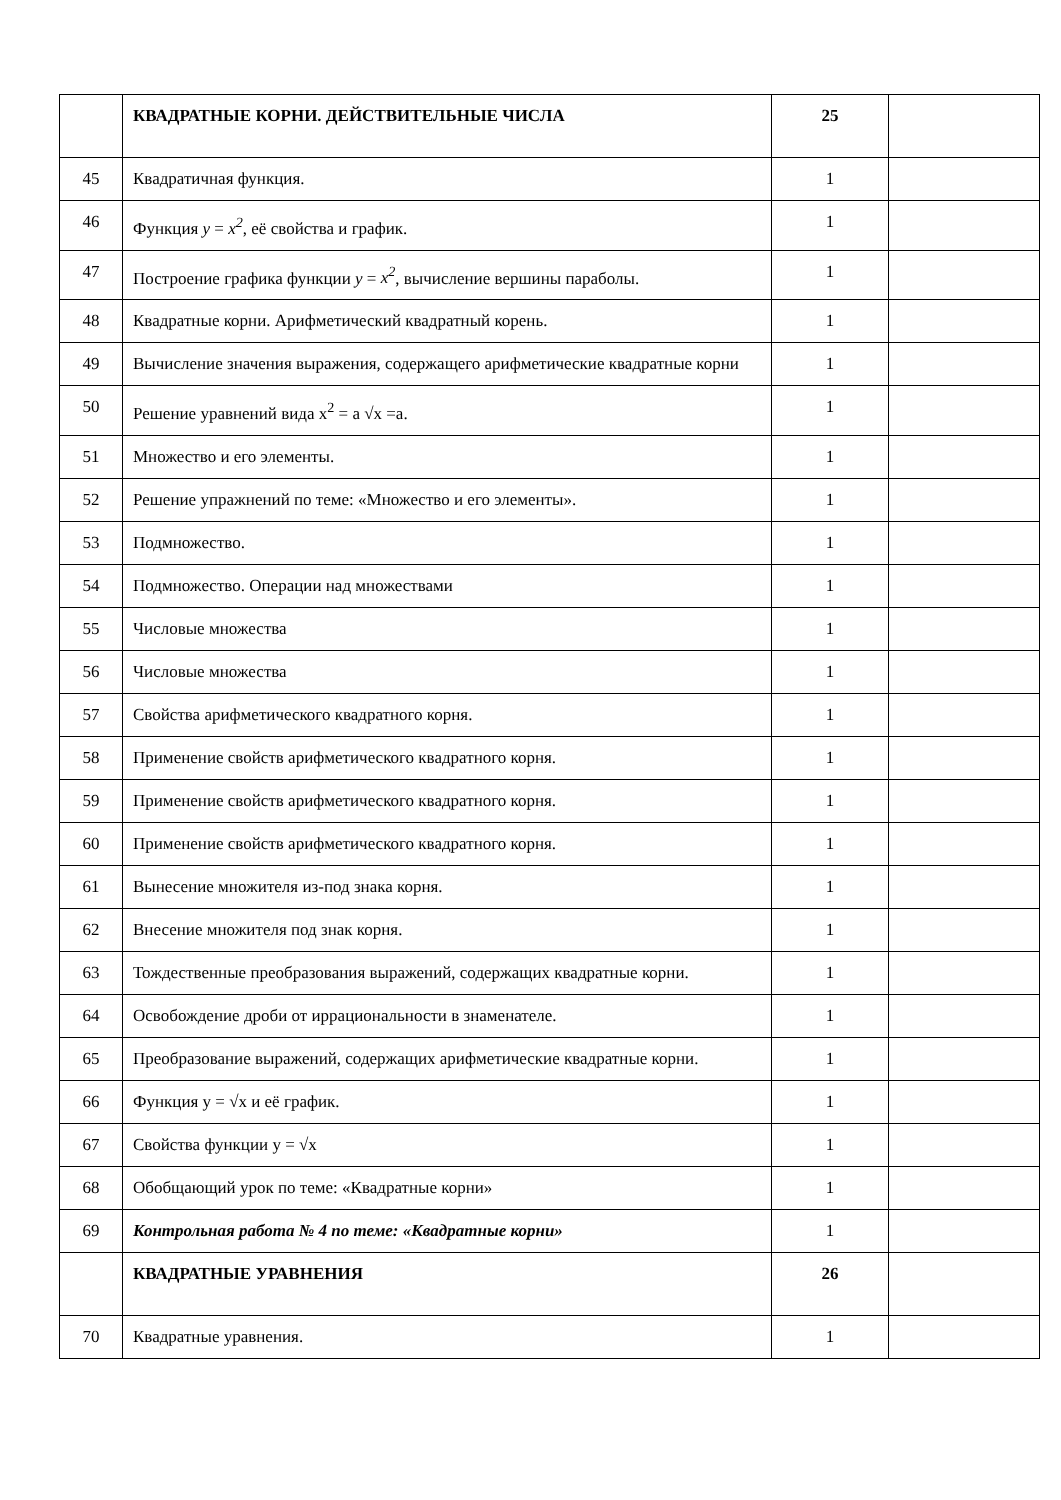| | КВАДРАТНЫЕ КОРНИ. ДЕЙСТВИТЕЛЬНЫЕ ЧИСЛА | 25 | |
| 45 | Квадратичная функция. | 1 | |
| 46 | Функция y = x<sup>2</sup> , её свойства и график. | 1 | |
| 47 | Построение графика функции y = x<sup>2</sup> , вычисление вершины параболы. | 1 | |
| 48 | Квадратные корни. Арифметический квадратный корень. | 1 | |
| 49 | Вычисление значения выражения, содержащего арифметические квадратные корни | 1 | |
| 50 | Решение уравнений вида x<sup>2</sup> = a √x =a. | 1 | |
| 51 | Множество и его элементы. | 1 | |
| 52 | Решение упражнений по теме: «Множество и его элементы». | 1 | |
| 53 | Подмножество. | 1 | |
| 54 | Подмножество. Операции над множествами | 1 | |
| 55 | Числовые множества | 1 | |
| 56 | Числовые множества | 1 | |
| 57 | Свойства арифметического квадратного корня. | 1 | |
| 58 | Применение свойств арифметического квадратного корня. | 1 | |
| 59 | Применение свойств арифметического квадратного корня. | 1 | |
| 60 | Применение свойств арифметического квадратного корня. | 1 | |
| 61 | Вынесение множителя из-под знака корня. | 1 | |
| 62 | Внесение множителя под знак корня. | 1 | |
| 63 | Тождественные преобразования выражений, содержащих квадратные корни. | 1 | |
| 64 | Освобождение дроби от иррациональности в знаменателе. | 1 | |
| 65 | Преобразование выражений, содержащих арифметические квадратные корни. | 1 | |
| 66 | Функция y = √x и её график. | 1 | |
| 67 | Свойства функции y = √x | 1 | |
| 68 | Обобщающий урок по теме: «Квадратные корни» | 1 | |
| 69 | Контрольная работа № 4 по теме: «Квадратные корни» | 1 | |
| | КВАДРАТНЫЕ УРАВНЕНИЯ | 26 | |
| 70 | Квадратные уравнения. | 1 | |